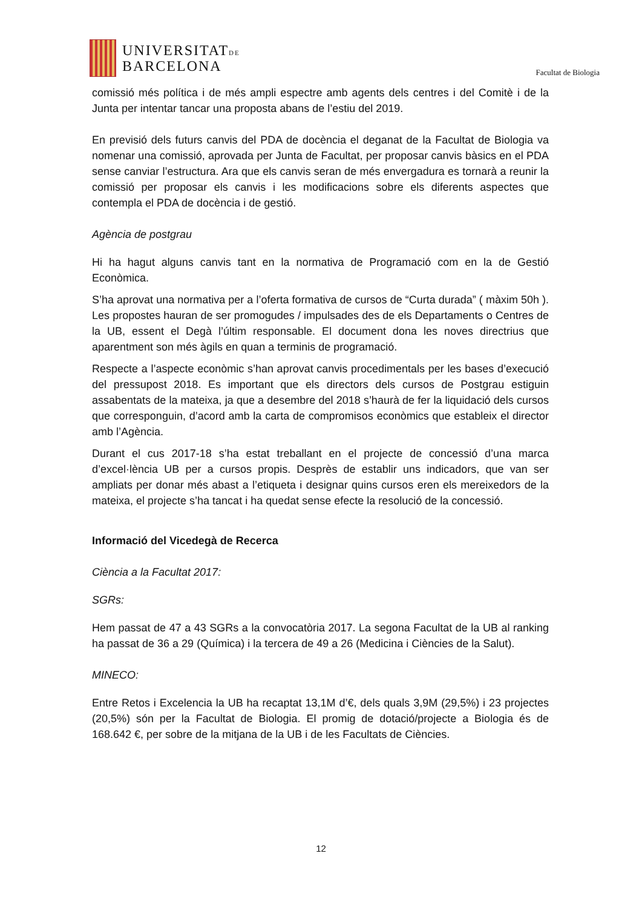UNIVERSITATDE
BARCELONA
Facultat de Biologia
comissió més política i de més ampli espectre amb agents dels centres i del Comitè i de la Junta per intentar tancar una proposta abans de l’estiu del 2019.
En previsió dels futurs canvis del PDA de docència el deganat de la Facultat de Biologia va nomenar una comissió, aprovada per Junta de Facultat, per proposar canvis bàsics en el PDA sense canviar l’estructura. Ara que els canvis seran de més envergadura es tornarà a reunir la comissió per proposar els canvis i les modificacions sobre els diferents aspectes que contempla el PDA de docència i de gestió.
Agència de postgrau
Hi ha hagut alguns canvis tant en la normativa de Programació com en la de Gestió Econòmica.
S’ha aprovat una normativa per a l’oferta formativa de cursos de “Curta durada” ( màxim 50h ). Les propostes hauran de ser promogudes / impulsades des de els Departaments o Centres de la UB, essent el Degà l’últim responsable. El document dona les noves directrius que aparentment son més àgils en quan a terminis de programació.
Respecte a l’aspecte econòmic s’han aprovat canvis procedimentals per les bases d’execució del pressupost 2018. Es important que els directors dels cursos de Postgrau estiguin assabentats de la mateixa, ja que a desembre del 2018 s’haurà de fer la liquidació dels cursos que corresponguin, d’acord amb la carta de compromisos econòmics que estableix el director amb l’Agència.
Durant el cus 2017-18 s’ha estat treballant en el projecte de concessió d’una marca d’excel·lència UB per a cursos propis. Desprès de establir uns indicadors, que van ser ampliats per donar més abast a l’etiqueta i designar quins cursos eren els mereixedors de la mateixa, el projecte s’ha tancat i ha quedat sense efecte la resolució de la concessió.
Informació del Vicedegà de Recerca
Ciència a la Facultat 2017:
SGRs:
Hem passat de 47 a 43 SGRs a la convocatòria 2017. La segona Facultat de la UB al ranking ha passat de 36 a 29 (Química) i la tercera de 49 a 26 (Medicina i Ciències de la Salut).
MINECO:
Entre Retos i Excelencia la UB ha recaptat 13,1M d’€, dels quals 3,9M (29,5%) i 23 projectes (20,5%) són per la Facultat de Biologia. El promig de dotació/projecte a Biologia és de 168.642 €, per sobre de la mitjana de la UB i de les Facultats de Ciències.
12